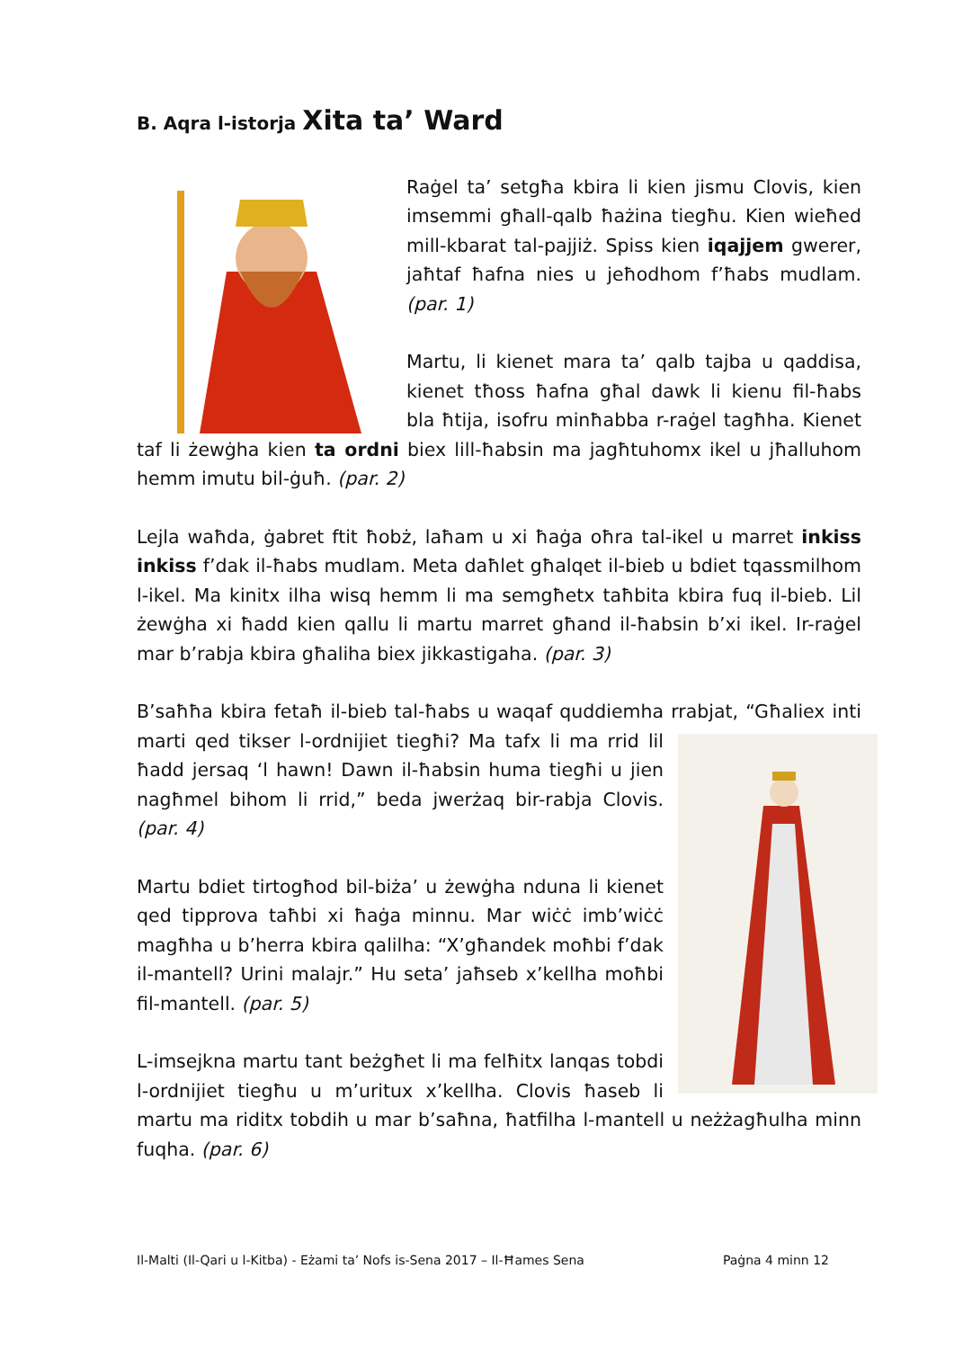B. Aqra l-istorja Xita ta’ Ward
Raġel ta’ setgħa kbira li kien jismu Clovis, kien imsemmi għall-qalb ħażina tiegħu. Kien wieħed mill-kbarat tal-pajjiż. Spiss kien iqajjem gwerer, jaħtaf ħafna nies u jeħodhom f’ħabs mudlam. (par. 1)
Martu, li kienet mara ta’ qalb tajba u qaddisa, kienet tħoss ħafna għal dawk li kienu fil-ħabs bla ħtija, isofru minħabba r-raġel tagħha. Kienet taf li żewġha kien ta ordni biex lill-ħabsin ma jagħtuhomx ikel u jħalluhom hemm imutu bil-ġuħ. (par. 2)
Lejla waħda, ġabret ftit ħobż, laħam u xi ħaġa oħra tal-ikel u marret inkiss inkiss f’dak il-ħabs mudlam. Meta daħlet għalqet il-bieb u bdiet tqassmilhom l-ikel. Ma kinitx ilha wisq hemm li ma semgħetx taħbita kbira fuq il-bieb. Lil żewġha xi ħadd kien qallu li martu marret għand il-ħabsin b’xi ikel. Ir-raġel mar b’rabja kbira għaliha biex jikkastigaha. (par. 3)
B’saħħa kbira fetaħ il-bieb tal-ħabs u waqaf quddiemha rrabjat, “Għaliex inti marti qed tikser l-ordnijiet tiegħi? Ma tafx li ma rrid lil ħadd jersaq ‘l hawn! Dawn il-ħabsin huma tiegħi u jien nagħmel bihom li rrid,” beda jwerżaq bir-rabja Clovis. (par. 4)
Martu bdiet tirtogħod bil-biża’ u żewġha nduna li kienet qed tipprova taħbi xi ħaġa minnu. Mar wiċċ imb’wiċċ magħha u b’herra kbira qalilha: “X’għandek moħbi f’dak il-mantell? Urini malajr.” Hu seta’ jaħseb x’kellha moħbi fil-mantell. (par. 5)
L-imsejkna martu tant beżgħet li ma felħitx lanqas tobdi l-ordnijiet tiegħu u m’uritux x’kellha. Clovis ħaseb li martu ma riditx tobdih u mar b’saħna, ħatfilha l-mantell u neżżagħulha minn fuqha. (par. 6)
Il-Malti (Il-Qari u l-Kitba) - Eżami ta’ Nofs is-Sena 2017 – Il-Ħames Sena Paġna 4 minn 12